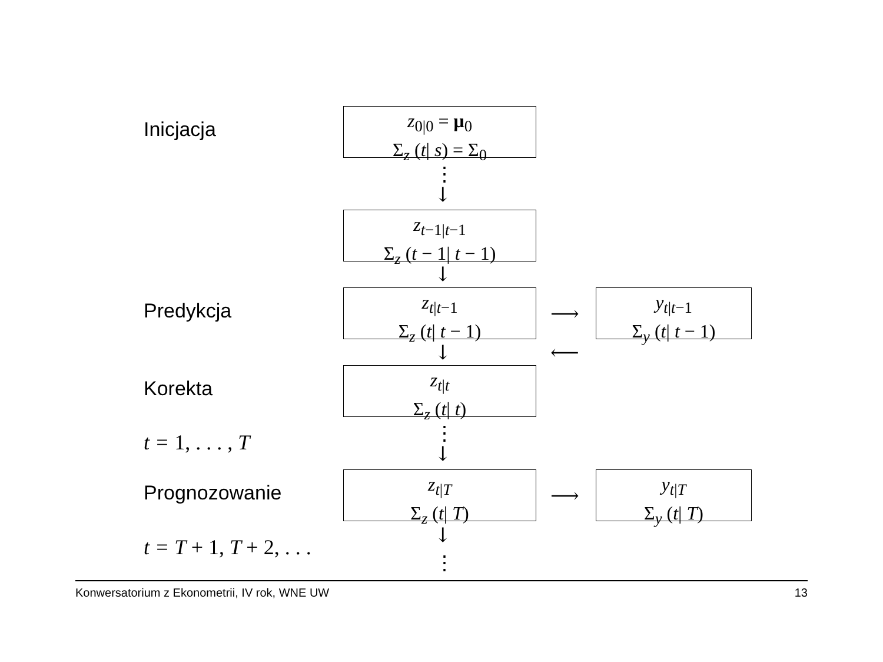Inicjacja
z<sub>0|0</sub> = μ<sub>0</sub>
Σ<sub>z</sub> (t| s) = Σ<sub>0</sub>
⋮
↓
z<sub>t−1|t−1</sub>
Σ<sub>z</sub> (t − 1| t − 1)
↓
Predykcja
z<sub>t|t−1</sub>
Σ<sub>z</sub> (t| t − 1)
⟶
y<sub>t|t−1</sub>
Σ<sub>y</sub> (t| t − 1)
↓ ⟵
Korekta
z<sub>t|t</sub>
Σ<sub>z</sub> (t| t)
⋮
t = 1, . . . , T ↓
Prognozowanie
z<sub>t|T</sub>
Σ<sub>z</sub> (t| T)
⟶
y<sub>t|T</sub>
Σ<sub>y</sub> (t| T)
↓
t = T + 1, T + 2, . . .
⋮
Konwersatorium z Ekonometrii, IV rok, WNE UW 13